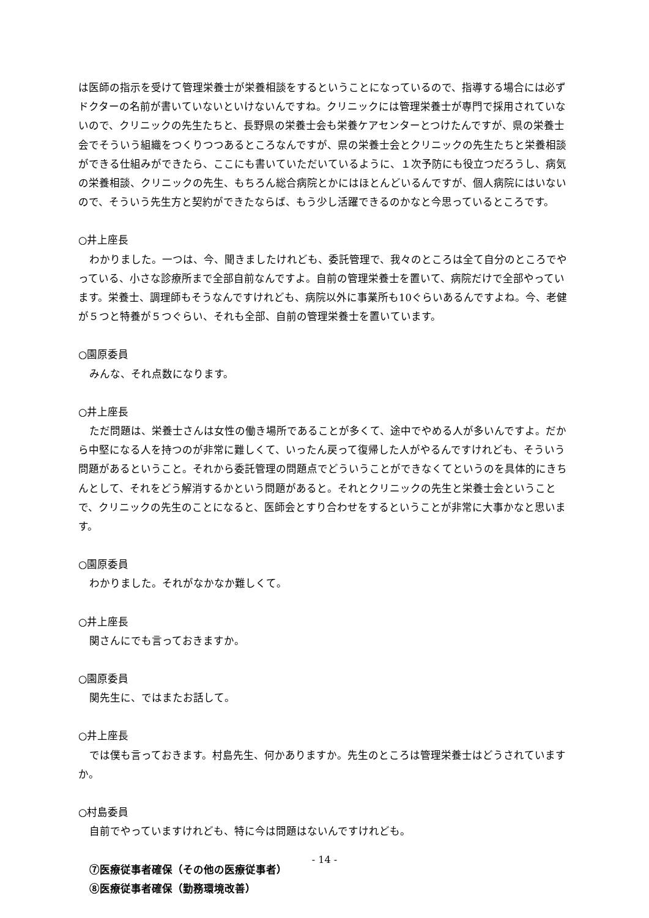は医師の指示を受けて管理栄養士が栄養相談をするということになっているので、指導する場合には必ずドクターの名前が書いていないといけないんですね。クリニックには管理栄養士が専門で採用されていないので、クリニックの先生たちと、長野県の栄養士会も栄養ケアセンターとつけたんですが、県の栄養士会でそういう組織をつくりつつあるところなんですが、県の栄養士会とクリニックの先生たちと栄養相談ができる仕組みができたら、ここにも書いていただいているように、１次予防にも役立つだろうし、病気の栄養相談、クリニックの先生、もちろん総合病院とかにはほとんどいるんですが、個人病院にはいないので、そういう先生方と契約ができたならば、もう少し活躍できるのかなと今思っているところです。
○井上座長
わかりました。一つは、今、聞きましたけれども、委託管理で、我々のところは全て自分のところでやっている、小さな診療所まで全部自前なんですよ。自前の管理栄養士を置いて、病院だけで全部やっています。栄養士、調理師もそうなんですけれども、病院以外に事業所も10ぐらいあるんですよね。今、老健が５つと特養が５つぐらい、それも全部、自前の管理栄養士を置いています。
○園原委員
みんな、それ点数になります。
○井上座長
ただ問題は、栄養士さんは女性の働き場所であることが多くて、途中でやめる人が多いんですよ。だから中堅になる人を持つのが非常に難しくて、いったん戻って復帰した人がやるんですけれども、そういう問題があるということ。それから委託管理の問題点でどういうことができなくてというのを具体的にきちんとして、それをどう解消するかという問題があると。それとクリニックの先生と栄養士会ということで、クリニックの先生のことになると、医師会とすり合わせをするということが非常に大事かなと思います。
○園原委員
わかりました。それがなかなか難しくて。
○井上座長
関さんにでも言っておきますか。
○園原委員
関先生に、ではまたお話して。
○井上座長
では僕も言っておきます。村島先生、何かありますか。先生のところは管理栄養士はどうされていますか。
○村島委員
自前でやっていますけれども、特に今は問題はないんですけれども。
⑦医療従事者確保（その他の医療従事者）
⑧医療従事者確保（勤務環境改善）
- 14 -